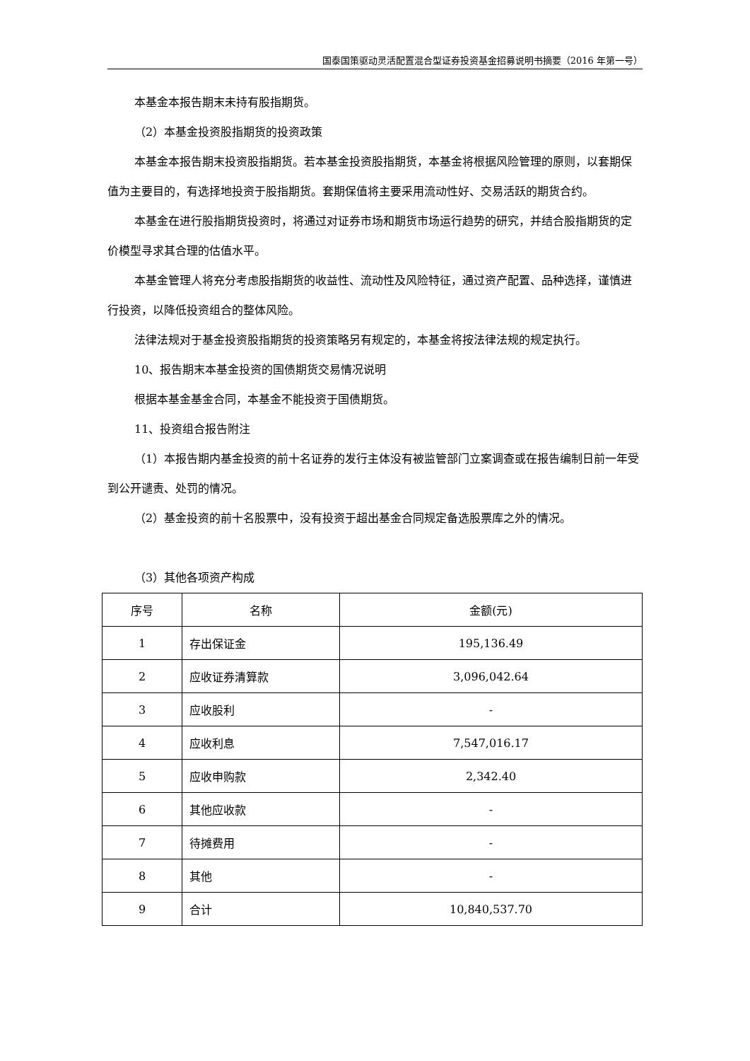国泰国策驱动灵活配置混合型证券投资基金招募说明书摘要（2016 年第一号）
本基金本报告期末未持有股指期货。
（2）本基金投资股指期货的投资政策
本基金本报告期末投资股指期货。若本基金投资股指期货，本基金将根据风险管理的原则，以套期保值为主要目的，有选择地投资于股指期货。套期保值将主要采用流动性好、交易活跃的期货合约。
本基金在进行股指期货投资时，将通过对证券市场和期货市场运行趋势的研究，并结合股指期货的定价模型寻求其合理的估值水平。
本基金管理人将充分考虑股指期货的收益性、流动性及风险特征，通过资产配置、品种选择，谨慎进行投资，以降低投资组合的整体风险。
法律法规对于基金投资股指期货的投资策略另有规定的，本基金将按法律法规的规定执行。
10、报告期末本基金投资的国债期货交易情况说明
根据本基金基金合同，本基金不能投资于国债期货。
11、投资组合报告附注
（1）本报告期内基金投资的前十名证券的发行主体没有被监管部门立案调查或在报告编制日前一年受到公开谴责、处罚的情况。
（2）基金投资的前十名股票中，没有投资于超出基金合同规定备选股票库之外的情况。
（3）其他各项资产构成
| 序号 | 名称 | 金额(元) |
| --- | --- | --- |
| 1 | 存出保证金 | 195,136.49 |
| 2 | 应收证券清算款 | 3,096,042.64 |
| 3 | 应收股利 | - |
| 4 | 应收利息 | 7,547,016.17 |
| 5 | 应收申购款 | 2,342.40 |
| 6 | 其他应收款 | - |
| 7 | 待摊费用 | - |
| 8 | 其他 | - |
| 9 | 合计 | 10,840,537.70 |